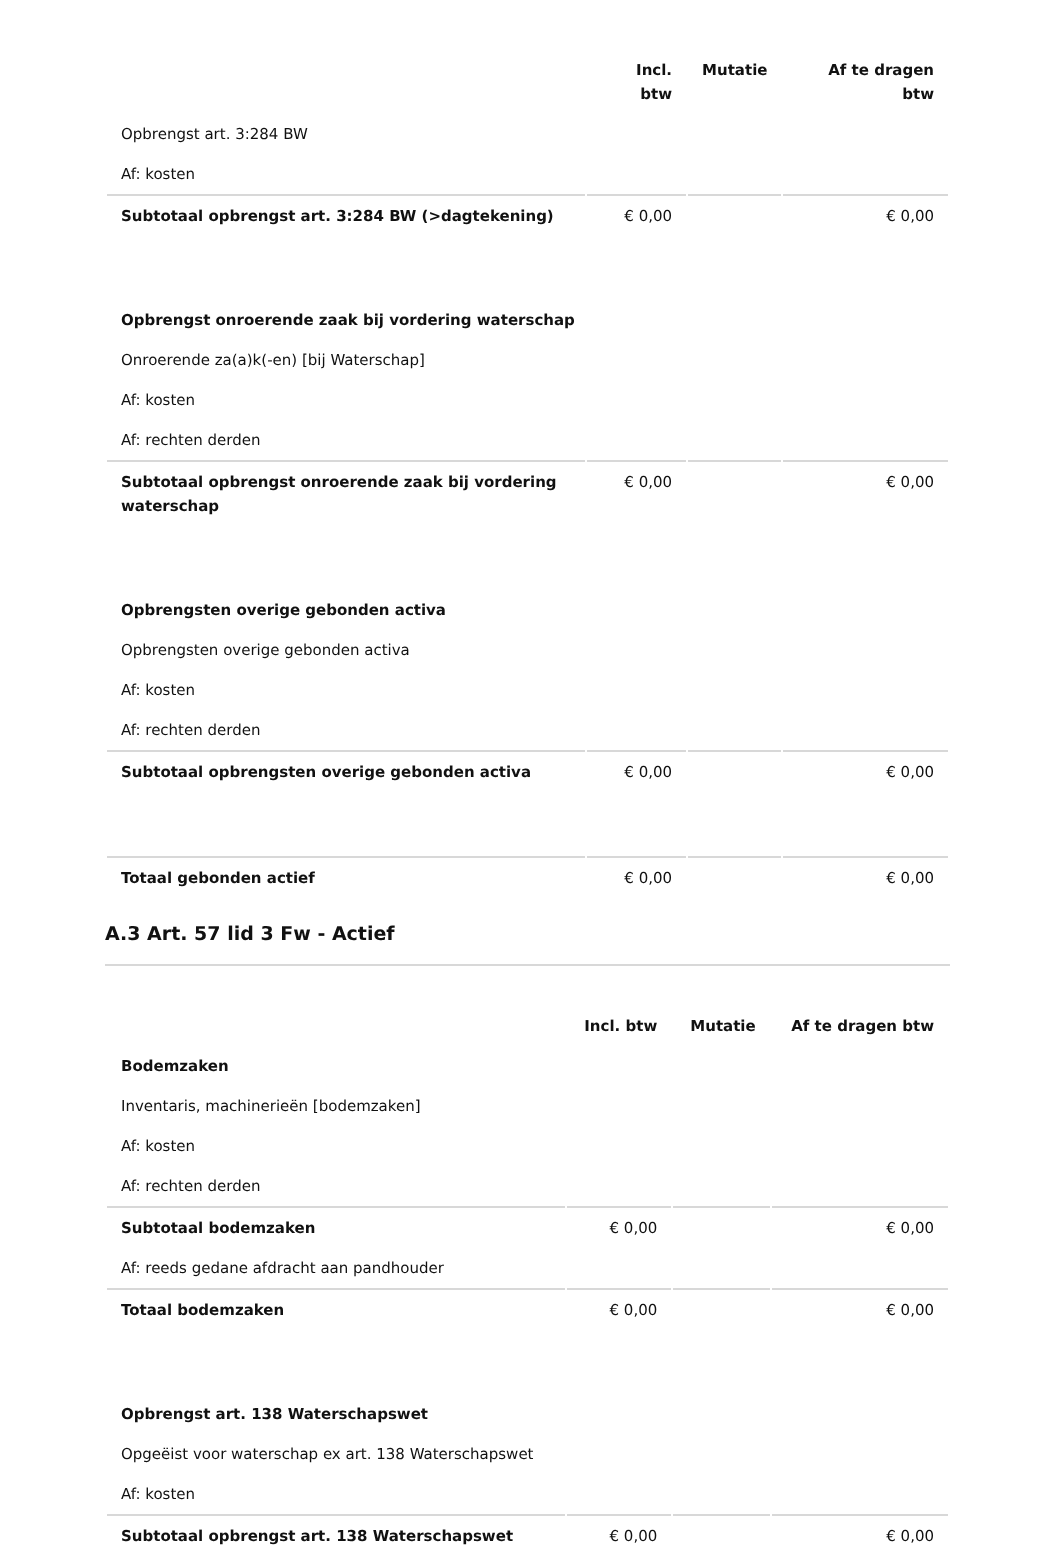| | Incl. btw | Mutatie | Af te dragen btw |
| --- | --- | --- | --- |
| Opbrengst art. 3:284 BW | | | |
| Af: kosten | | | |
| Subtotaal opbrengst art. 3:284 BW (>dagtekening) | € 0,00 | | € 0,00 |
| Opbrengst onroerende zaak bij vordering waterschap | | | |
| Onroerende za(a)k(-en) [bij Waterschap] | | | |
| Af: kosten | | | |
| Af: rechten derden | | | |
| Subtotaal opbrengst onroerende zaak bij vordering waterschap | € 0,00 | | € 0,00 |
| Opbrengsten overige gebonden activa | | | |
| Opbrengsten overige gebonden activa | | | |
| Af: kosten | | | |
| Af: rechten derden | | | |
| Subtotaal opbrengsten overige gebonden activa | € 0,00 | | € 0,00 |
| Totaal gebonden actief | € 0,00 | | € 0,00 |
A.3 Art. 57 lid 3 Fw - Actief
| | Incl. btw | Mutatie | Af te dragen btw |
| --- | --- | --- | --- |
| Bodemzaken | | | |
| Inventaris, machinerieën [bodemzaken] | | | |
| Af: kosten | | | |
| Af: rechten derden | | | |
| Subtotaal bodemzaken | € 0,00 | | € 0,00 |
| Af: reeds gedane afdracht aan pandhouder | | | |
| Totaal bodemzaken | € 0,00 | | € 0,00 |
| Opbrengst art. 138 Waterschapswet | | | |
| Opgeëist voor waterschap ex art. 138 Waterschapswet | | | |
| Af: kosten | | | |
| Subtotaal opbrengst art. 138 Waterschapswet | € 0,00 | | € 0,00 |